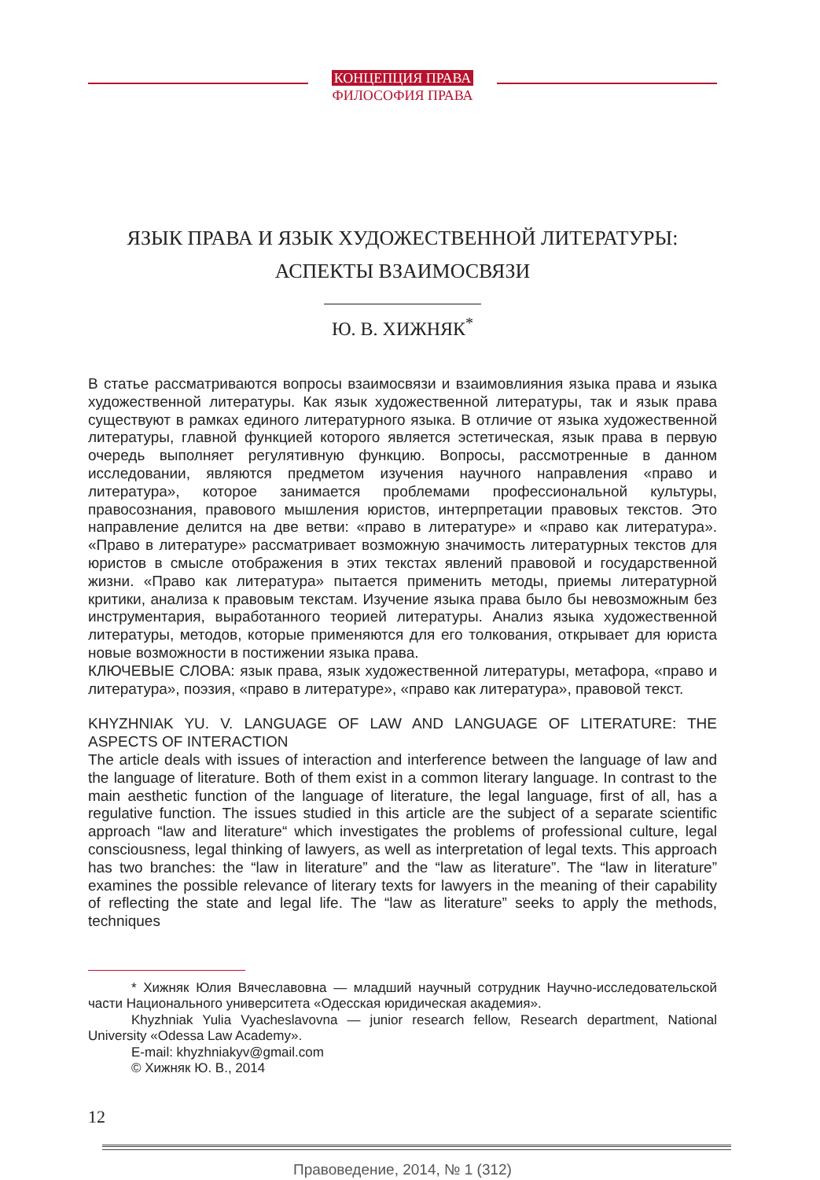КОНЦЕПЦИЯ ПРАВА
ФИЛОСОФИЯ ПРАВА
ЯЗЫК ПРАВА И ЯЗЫК ХУДОЖЕСТВЕННОЙ ЛИТЕРАТУРЫ:
АСПЕКТЫ ВЗАИМОСВЯЗИ
Ю. В. ХИЖНЯК<sup>*</sup>
В статье рассматриваются вопросы взаимосвязи и взаимовлияния языка права и языка художественной литературы. Как язык художественной литературы, так и язык права существуют в рамках единого литературного языка. В отличие от языка художественной литературы, главной функцией которого является эстетическая, язык права в первую очередь выполняет регулятивную функцию. Вопросы, рассмотренные в данном исследовании, являются предметом изучения научного направления «право и литература», которое занимается проблемами профессиональной культуры, правосознания, правового мышления юристов, интерпретации правовых текстов. Это направление делится на две ветви: «право в литературе» и «право как литература». «Право в литературе» рассматривает возможную значимость литературных текстов для юристов в смысле отображения в этих текстах явлений правовой и государственной жизни. «Право как литература» пытается применить методы, приемы литературной критики, анализа к правовым текстам. Изучение языка права было бы невозможным без инструментария, выработанного теорией литературы. Анализ языка художественной литературы, методов, которые применяются для его толкования, открывает для юриста новые возможности в постижении языка права.
КЛЮЧЕВЫЕ СЛОВА: язык права, язык художественной литературы, метафора, «право и литература», поэзия, «право в литературе», «право как литература», правовой текст.
KHYZHNIAK YU. V. LANGUAGE OF LAW AND LANGUAGE OF LITERATURE: THE ASPECTS OF INTERACTION
The article deals with issues of interaction and interference between the language of law and the language of literature. Both of them exist in a common literary language. In contrast to the main aesthetic function of the language of literature, the legal language, first of all, has a regulative function. The issues studied in this article are the subject of a separate scientific approach “law and literature“ which investigates the problems of professional culture, legal consciousness, legal thinking of lawyers, as well as interpretation of legal texts. This approach has two branches: the “law in literature” and the “law as literature”. The “law in literature” examines the possible relevance of literary texts for lawyers in the meaning of their capability of reflecting the state and legal life. The “law as literature” seeks to apply the methods, techniques
* Хижняк Юлия Вячеславовна — младший научный сотрудник Научно-исследовательской части Национального университета «Одесская юридическая академия».
Khyzhniak Yulia Vyacheslavovna — junior research fellow, Research department, National University «Odessa Law Academy».
E-mail: khyzhniakyv@gmail.com
© Хижняк Ю. В., 2014
12
Правоведение, 2014, № 1 (312)